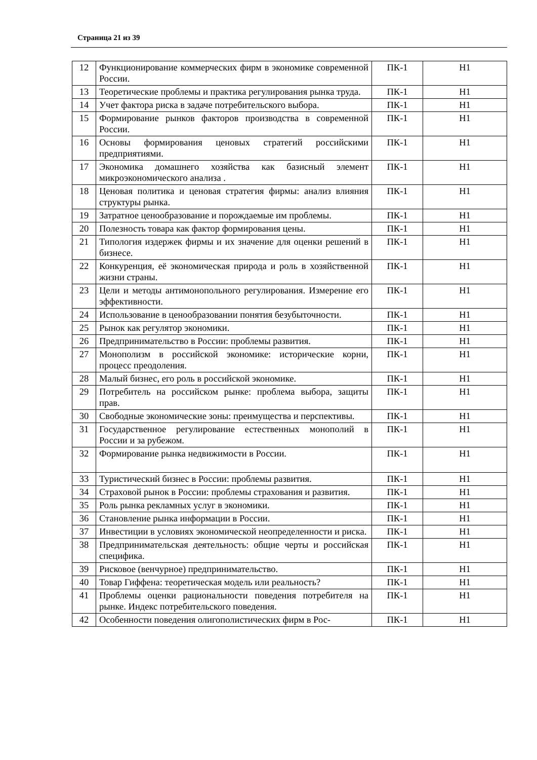Страница 21 из 39
| 12 | Функционирование коммерческих фирм в экономике современной России. | ПК-1 | Н1 |
| 13 | Теоретические проблемы и практика регулирования рынка труда. | ПК-1 | Н1 |
| 14 | Учет фактора риска в задаче потребительского выбора. | ПК-1 | Н1 |
| 15 | Формирование рынков факторов производства в современной России. | ПК-1 | Н1 |
| 16 | Основы формирования ценовых стратегий российскими предприятиями. | ПК-1 | Н1 |
| 17 | Экономика домашнего хозяйства как базисный элемент микроэкономического анализа . | ПК-1 | Н1 |
| 18 | Ценовая политика и ценовая стратегия фирмы: анализ влияния структуры рынка. | ПК-1 | Н1 |
| 19 | Затратное ценообразование и порождаемые им проблемы. | ПК-1 | Н1 |
| 20 | Полезность товара как фактор формирования цены. | ПК-1 | Н1 |
| 21 | Типология издержек фирмы и их значение для оценки решений в бизнесе. | ПК-1 | Н1 |
| 22 | Конкуренция, её экономическая природа и роль в хозяйственной жизни страны. | ПК-1 | Н1 |
| 23 | Цели и методы антимонопольного регулирования. Измерение его эффективности. | ПК-1 | Н1 |
| 24 | Использование в ценообразовании понятия безубыточности. | ПК-1 | Н1 |
| 25 | Рынок как регулятор экономики. | ПК-1 | Н1 |
| 26 | Предпринимательство в России: проблемы развития. | ПК-1 | Н1 |
| 27 | Монополизм в российской экономике: исторические корни, процесс преодоления. | ПК-1 | Н1 |
| 28 | Малый бизнес, его роль в российской экономике. | ПК-1 | Н1 |
| 29 | Потребитель на российском рынке: проблема выбора, защиты прав. | ПК-1 | Н1 |
| 30 | Свободные экономические зоны: преимущества и перспективы. | ПК-1 | Н1 |
| 31 | Государственное регулирование естественных монополий в России и за рубежом. | ПК-1 | Н1 |
| 32 | Формирование рынка недвижимости в России. | ПК-1 | Н1 |
| 33 | Туристический бизнес в России: проблемы развития. | ПК-1 | Н1 |
| 34 | Страховой рынок в России: проблемы страхования и развития. | ПК-1 | Н1 |
| 35 | Роль рынка рекламных услуг в экономики. | ПК-1 | Н1 |
| 36 | Становление рынка информации в России. | ПК-1 | Н1 |
| 37 | Инвестиции в условиях экономической неопределенности и риска. | ПК-1 | Н1 |
| 38 | Предпринимательская деятельность: общие черты и российская специфика. | ПК-1 | Н1 |
| 39 | Рисковое (венчурное) предпринимательство. | ПК-1 | Н1 |
| 40 | Товар Гиффена: теоретическая модель или реальность? | ПК-1 | Н1 |
| 41 | Проблемы оценки рациональности поведения потребителя на рынке. Индекс потребительского поведения. | ПК-1 | Н1 |
| 42 | Особенности поведения олигополистических фирм в Рос- | ПК-1 | Н1 |